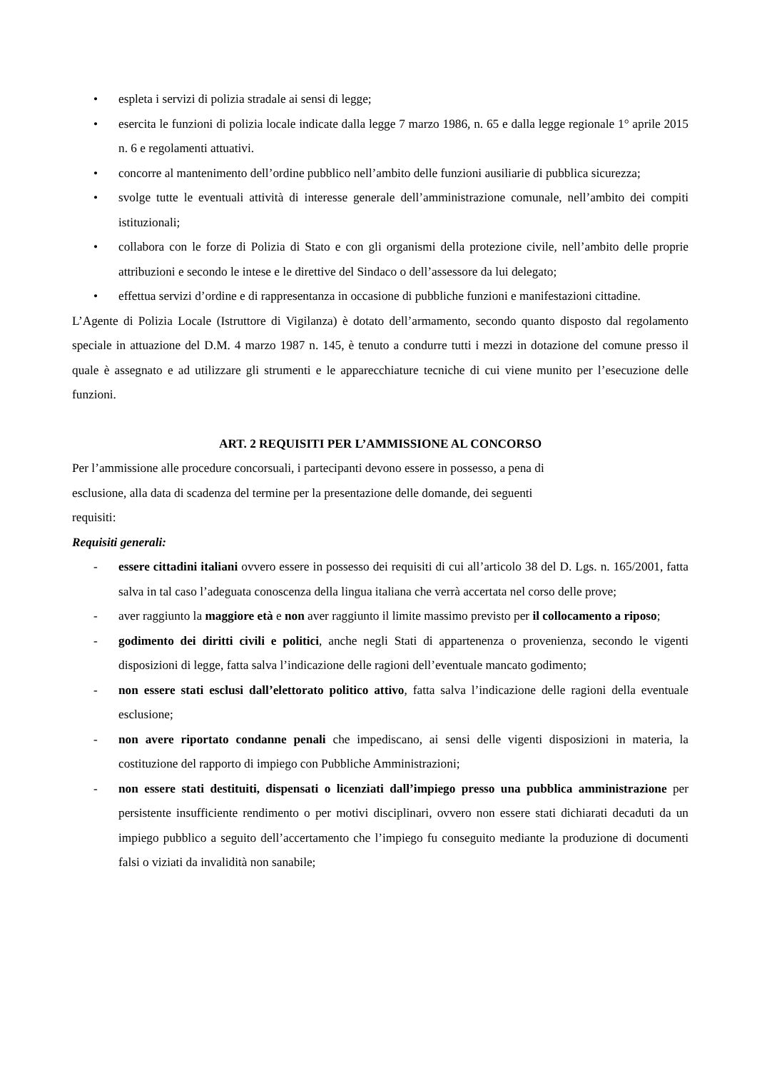• espleta i servizi di polizia stradale ai sensi di legge;
• esercita le funzioni di polizia locale indicate dalla legge 7 marzo 1986, n. 65 e dalla legge regionale 1° aprile 2015 n. 6 e regolamenti attuativi.
• concorre al mantenimento dell’ordine pubblico nell’ambito delle funzioni ausiliarie di pubblica sicurezza;
• svolge tutte le eventuali attività di interesse generale dell’amministrazione comunale, nell’ambito dei compiti istituzionali;
• collabora con le forze di Polizia di Stato e con gli organismi della protezione civile, nell’ambito delle proprie attribuzioni e secondo le intese e le direttive del Sindaco o dell’assessore da lui delegato;
• effettua servizi d’ordine e di rappresentanza in occasione di pubbliche funzioni e manifestazioni cittadine.
L’Agente di Polizia Locale (Istruttore di Vigilanza) è dotato dell’armamento, secondo quanto disposto dal regolamento speciale in attuazione del D.M. 4 marzo 1987 n. 145, è tenuto a condurre tutti i mezzi in dotazione del comune presso il quale è assegnato e ad utilizzare gli strumenti e le apparecchiature tecniche di cui viene munito per l’esecuzione delle funzioni.
ART. 2 REQUISITI PER L’AMMISSIONE AL CONCORSO
Per l’ammissione alle procedure concorsuali, i partecipanti devono essere in possesso, a pena di
esclusione, alla data di scadenza del termine per la presentazione delle domande, dei seguenti
requisiti:
Requisiti generali:
- essere cittadini italiani ovvero essere in possesso dei requisiti di cui all’articolo 38 del D. Lgs. n. 165/2001, fatta salva in tal caso l’adeguata conoscenza della lingua italiana che verrà accertata nel corso delle prove;
- aver raggiunto la maggiore età e non aver raggiunto il limite massimo previsto per il collocamento a riposo;
- godimento dei diritti civili e politici, anche negli Stati di appartenenza o provenienza, secondo le vigenti disposizioni di legge, fatta salva l’indicazione delle ragioni dell’eventuale mancato godimento;
- non essere stati esclusi dall’elettorato politico attivo, fatta salva l’indicazione delle ragioni della eventuale esclusione;
- non avere riportato condanne penali che impediscano, ai sensi delle vigenti disposizioni in materia, la costituzione del rapporto di impiego con Pubbliche Amministrazioni;
- non essere stati destituiti, dispensati o licenziati dall’impiego presso una pubblica amministrazione per persistente insufficiente rendimento o per motivi disciplinari, ovvero non essere stati dichiarati decaduti da un impiego pubblico a seguito dell’accertamento che l’impiego fu conseguito mediante la produzione di documenti falsi o viziati da invalidità non sanabile;